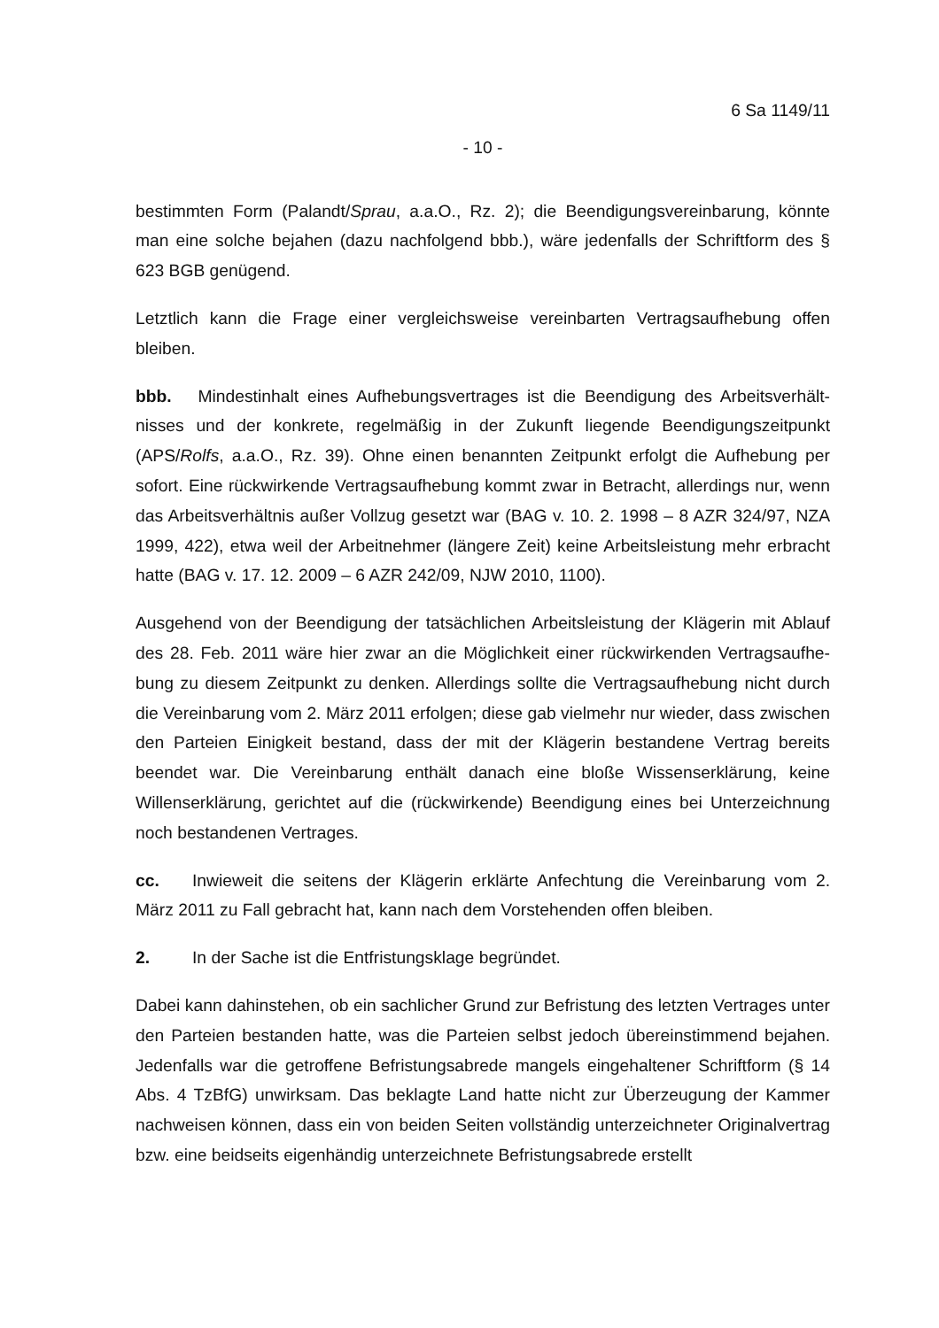6 Sa 1149/11
- 10 -
bestimmten Form (Palandt/Sprau, a.a.O., Rz. 2); die Beendigungsvereinbarung, könnte man eine solche bejahen (dazu nachfolgend bbb.), wäre jedenfalls der Schriftform des § 623 BGB genügend.
Letztlich kann die Frage einer vergleichsweise vereinbarten Vertragsaufhebung offen bleiben.
bbb. Mindestinhalt eines Aufhebungsvertrages ist die Beendigung des Arbeitsverhält­nisses und der konkrete, regelmäßig in der Zukunft liegende Beendigungszeitpunkt (APS/Rolfs, a.a.O., Rz. 39). Ohne einen benannten Zeitpunkt erfolgt die Aufhebung per sofort. Eine rückwirkende Vertragsaufhebung kommt zwar in Betracht, allerdings nur, wenn das Arbeitsverhältnis außer Vollzug gesetzt war (BAG v. 10. 2. 1998 – 8 AZR 324/97, NZA 1999, 422), etwa weil der Arbeitnehmer (längere Zeit) keine Arbeitsleistung mehr erbracht hatte (BAG v. 17. 12. 2009 – 6 AZR 242/09, NJW 2010, 1100).
Ausgehend von der Beendigung der tatsächlichen Arbeitsleistung der Klägerin mit Ablauf des 28. Feb. 2011 wäre hier zwar an die Möglichkeit einer rückwirkenden Vertragsaufhe­bung zu diesem Zeitpunkt zu denken. Allerdings sollte die Vertragsaufhebung nicht durch die Vereinbarung vom 2. März 2011 erfolgen; diese gab vielmehr nur wieder, dass zwi­schen den Parteien Einigkeit bestand, dass der mit der Klägerin bestandene Vertrag be­reits beendet war. Die Vereinbarung enthält danach eine bloße Wissenserklärung, keine Willenserklärung, gerichtet auf die (rückwirkende) Beendigung eines bei Unterzeichnung noch bestandenen Vertrages.
cc. Inwieweit die seitens der Klägerin erklärte Anfechtung die Vereinbarung vom 2. März 2011 zu Fall gebracht hat, kann nach dem Vorstehenden offen bleiben.
2. In der Sache ist die Entfristungsklage begründet.
Dabei kann dahinstehen, ob ein sachlicher Grund zur Befristung des letzten Vertrages unter den Parteien bestanden hatte, was die Parteien selbst jedoch übereinstimmend be­jahen. Jedenfalls war die getroffene Befristungsabrede mangels eingehaltener Schriftform (§ 14 Abs. 4 TzBfG) unwirksam. Das beklagte Land hatte nicht zur Überzeugung der Kammer nachweisen können, dass ein von beiden Seiten vollständig unterzeichneter Ori­ginalvertrag bzw. eine beidseits eigenhändig unterzeichnete Befristungsabrede erstellt